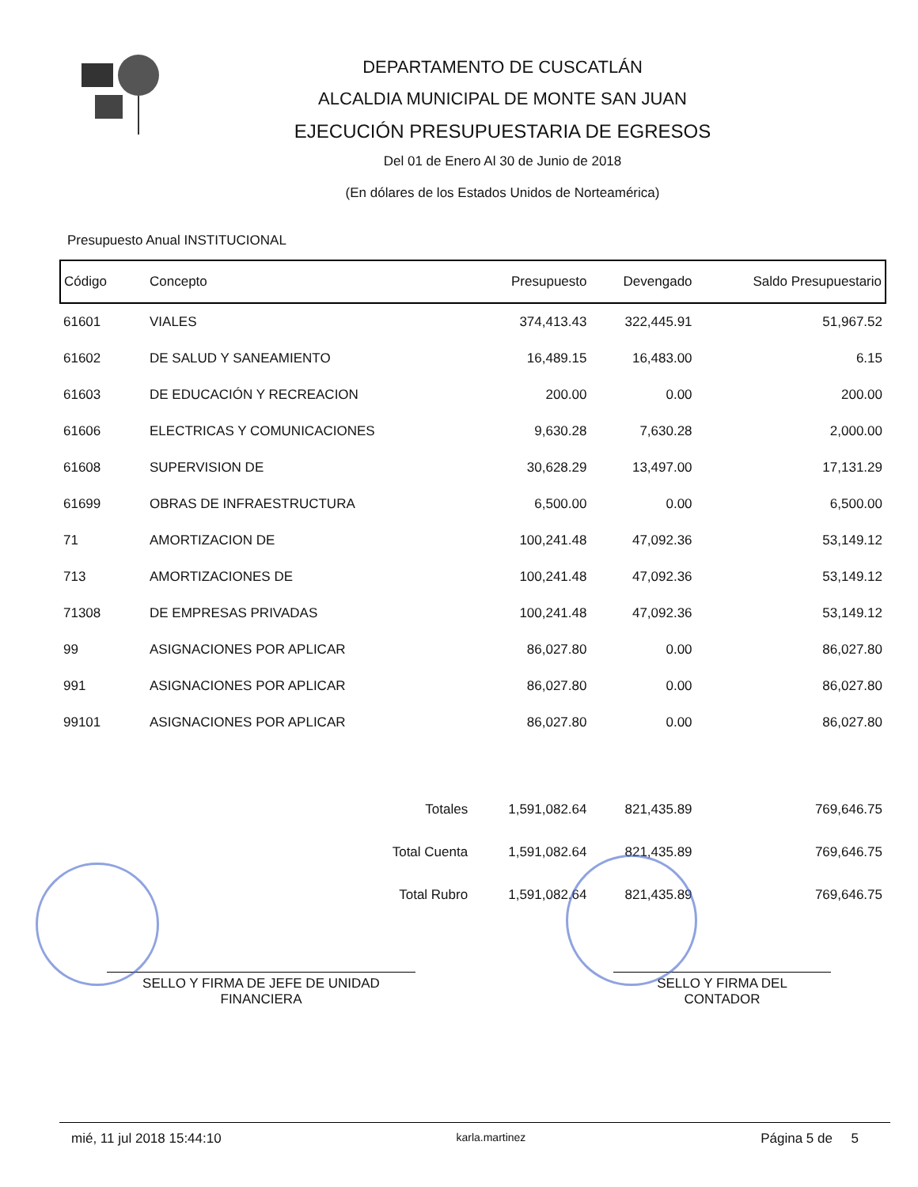DEPARTAMENTO DE CUSCATLÁN
ALCALDIA MUNICIPAL DE MONTE SAN JUAN
EJECUCIÓN PRESUPUESTARIA DE EGRESOS
Del 01 de Enero Al 30 de Junio de 2018
(En dólares de los Estados Unidos de Norteamérica)
Presupuesto Anual INSTITUCIONAL
| Código | Concepto | Presupuesto | Devengado | Saldo Presupuestario |
| --- | --- | --- | --- | --- |
| 61601 | VIALES | 374,413.43 | 322,445.91 | 51,967.52 |
| 61602 | DE SALUD Y SANEAMIENTO | 16,489.15 | 16,483.00 | 6.15 |
| 61603 | DE EDUCACIÓN Y RECREACION | 200.00 | 0.00 | 200.00 |
| 61606 | ELECTRICAS Y COMUNICACIONES | 9,630.28 | 7,630.28 | 2,000.00 |
| 61608 | SUPERVISION DE | 30,628.29 | 13,497.00 | 17,131.29 |
| 61699 | OBRAS DE INFRAESTRUCTURA | 6,500.00 | 0.00 | 6,500.00 |
| 71 | AMORTIZACION DE | 100,241.48 | 47,092.36 | 53,149.12 |
| 713 | AMORTIZACIONES DE | 100,241.48 | 47,092.36 | 53,149.12 |
| 71308 | DE EMPRESAS PRIVADAS | 100,241.48 | 47,092.36 | 53,149.12 |
| 99 | ASIGNACIONES POR APLICAR | 86,027.80 | 0.00 | 86,027.80 |
| 991 | ASIGNACIONES POR APLICAR | 86,027.80 | 0.00 | 86,027.80 |
| 99101 | ASIGNACIONES POR APLICAR | 86,027.80 | 0.00 | 86,027.80 |
| | Totales | 1,591,082.64 | 821,435.89 | 769,646.75 |
| | Total Cuenta | 1,591,082.64 | 821,435.89 | 769,646.75 |
| | Total Rubro | 1,591,082.64 | 821,435.89 | 769,646.75 |
SELLO Y FIRMA DE JEFE DE UNIDAD
FINANCIERA
SELLO Y FIRMA DEL
CONTADOR
mié, 11 jul 2018 15:44:10 karla.martinez Página 5 de 5